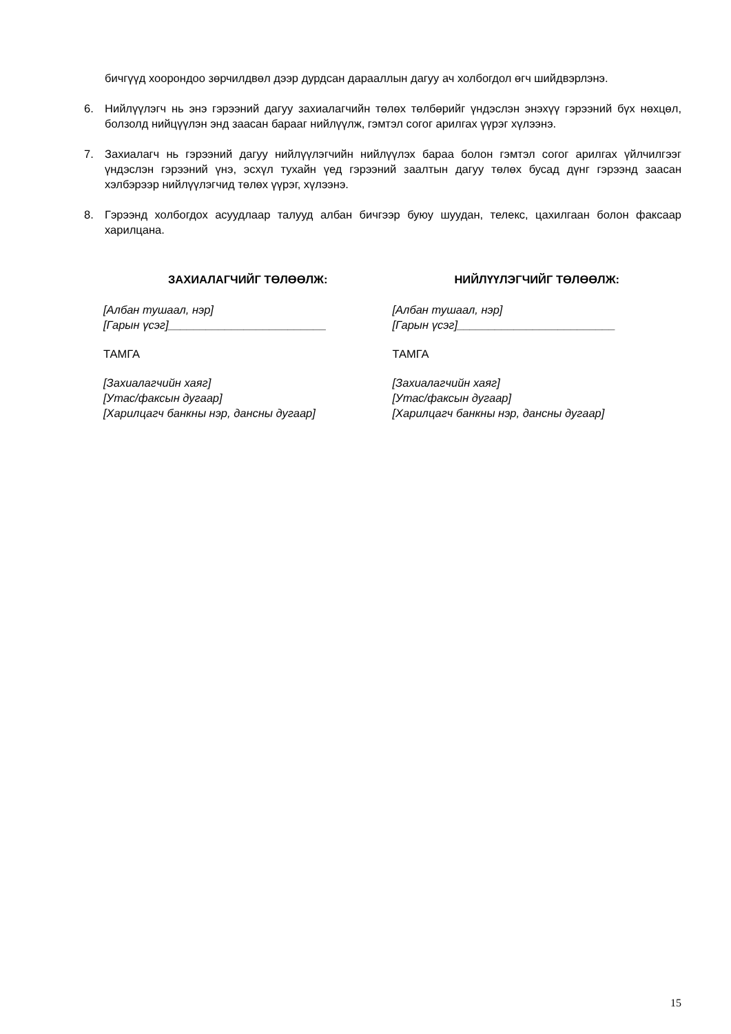бичгүүд хоорондоо зөрчилдвөл дээр дурдсан дарааллын дагуу ач холбогдол өгч шийдвэрлэнэ.
6. Нийлүүлэгч нь энэ гэрээний дагуу захиалагчийн төлөх төлбөрийг үндэслэн энэхүү гэрээний бүх нөхцөл, болзолд нийцүүлэн энд заасан барааг нийлүүлж, гэмтэл согог арилгах үүрэг хүлээнэ.
7. Захиалагч нь гэрээний дагуу нийлүүлэгчийн нийлүүлэх бараа болон гэмтэл согог арилгах үйлчилгээг үндэслэн гэрээний үнэ, эсхүл тухайн үед гэрээний заалтын дагуу төлөх бусад дүнг гэрээнд заасан хэлбэрээр нийлүүлэгчид төлөх үүрэг, хүлээнэ.
8. Гэрээнд холбогдох асуудлаар талууд албан бичгээр буюу шуудан, телекс, цахилгаан болон факсаар харилцана.
ЗАХИАЛАГЧИЙГ ТӨЛӨӨЛЖ:
[Албан тушаал, нэр]
[Гарын үсэг]_________________________
ТАМГА
[Захиалагчийн хаяг]
[Утас/факсын дугаар]
[Харилцагч банкны нэр, дансны дугаар]
НИЙЛҮҮЛЭГЧИЙГ ТӨЛӨӨЛЖ:
[Албан тушаал, нэр]
[Гарын үсэг]_________________________
ТАМГА
[Захиалагчийн хаяг]
[Утас/факсын дугаар]
[Харилцагч банкны нэр, дансны дугаар]
15